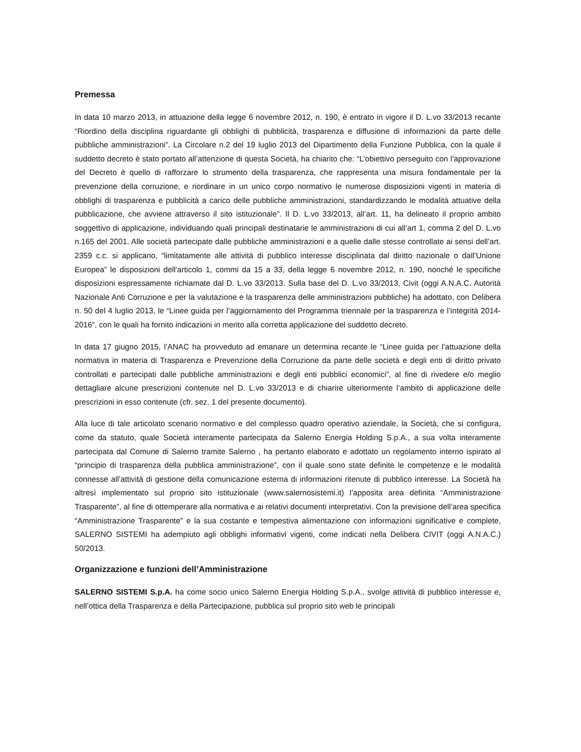Premessa
In data 10 marzo 2013, in attuazione della legge 6 novembre 2012, n. 190, è entrato in vigore il D. L.vo 33/2013 recante “Riordino della disciplina riguardante gli obblighi di pubblicità, trasparenza e diffusione di informazioni da parte delle pubbliche amministrazioni”. La Circolare n.2 del 19 luglio 2013 del Dipartimento della Funzione Pubblica, con la quale il suddetto decreto è stato portato all’attenzione di questa Società, ha chiarito che: “L’obiettivo perseguito con l’approvazione del Decreto è quello di rafforzare lo strumento della trasparenza, che rappresenta una misura fondamentale per la prevenzione della corruzione, e riordinare in un unico corpo normativo le numerose disposizioni vigenti in materia di obblighi di trasparenza e pubblicità a carico delle pubbliche amministrazioni, standardizzando le modalità attuative della pubblicazione, che avviene attraverso il sito istituzionale”. Il D. L.vo 33/2013, all’art. 11, ha delineato il proprio ambito soggettivo di applicazione, individuando quali principali destinatarie le amministrazioni di cui all’art 1, comma 2 del D. L.vo n.165 del 2001. Alle società partecipate dalle pubbliche amministrazioni e a quelle dalle stesse controllate ai sensi dell’art. 2359 c.c. si applicano, “limitatamente alle attività di pubblico interesse disciplinata dal diritto nazionale o dall’Unione Europea” le disposizioni dell'articolo 1, commi da 15 a 33, della legge 6 novembre 2012, n. 190, nonché le specifiche disposizioni espressamente richiamate dal D. L.vo 33/2013. Sulla base del D. L.vo 33/2013, Civit (oggi A.N.A.C. Autorità Nazionale Anti Corruzione e per la valutazione e la trasparenza delle amministrazioni pubbliche) ha adottato, con Delibera n. 50 del 4 luglio 2013, le “Linee guida per l’aggiornamento del Programma triennale per la trasparenza e l’integrità 2014-2016”, con le quali ha fornito indicazioni in merito alla corretta applicazione del suddetto decreto.
In data 17 giugno 2015, l’ANAC ha provveduto ad emanare un determina recante le “Linee guida per l’attuazione della normativa in materia di Trasparenza e Prevenzione della Corruzione da parte delle società e degli enti di diritto privato controllati e partecipati dalle pubbliche amministrazioni e degli enti pubblici economici”, al fine di rivedere e/o meglio dettagliare alcune prescrizioni contenute nel D. L.vo 33/2013 e di chiarire ulteriormente l’ambito di applicazione delle prescrizioni in esso contenute (cfr. sez. 1 del presente documento).
Alla luce di tale articolato scenario normativo e del complesso quadro operativo aziendale, la Società, che si configura, come da statuto, quale Società interamente partecipata da Salerno Energia Holding S.p.A., a sua volta interamente partecipata dal Comune di Salerno tramite Salerno , ha pertanto elaborato e adottato un regolamento interno ispirato al “principio di trasparenza della pubblica amministrazione”, con il quale sono state definite le competenze e le modalità connesse all’attività di gestione della comunicazione esterna di informazioni ritenute di pubblico interesse. La Società ha altresì implementato sul proprio sito istituzionale (www.salernosistemi.it) l’apposita area definita “Amministrazione Trasparente”, al fine di ottemperare alla normativa e ai relativi documenti interpretativi. Con la previsione dell’area specifica “Amministrazione Trasparente” e la sua costante e tempestiva alimentazione con informazioni significative e complete, SALERNO SISTEMI ha adempiuto agli obblighi informativi vigenti, come indicati nella Delibera CIVIT (oggi A.N.A.C.) 50/2013.
Organizzazione e funzioni dell’Amministrazione
SALERNO SISTEMI S.p.A. ha come socio unico Salerno Energia Holding S.p.A., svolge attività di pubblico interesse e, nell’ottica della Trasparenza e della Partecipazione, pubblica sul proprio sito web le principali